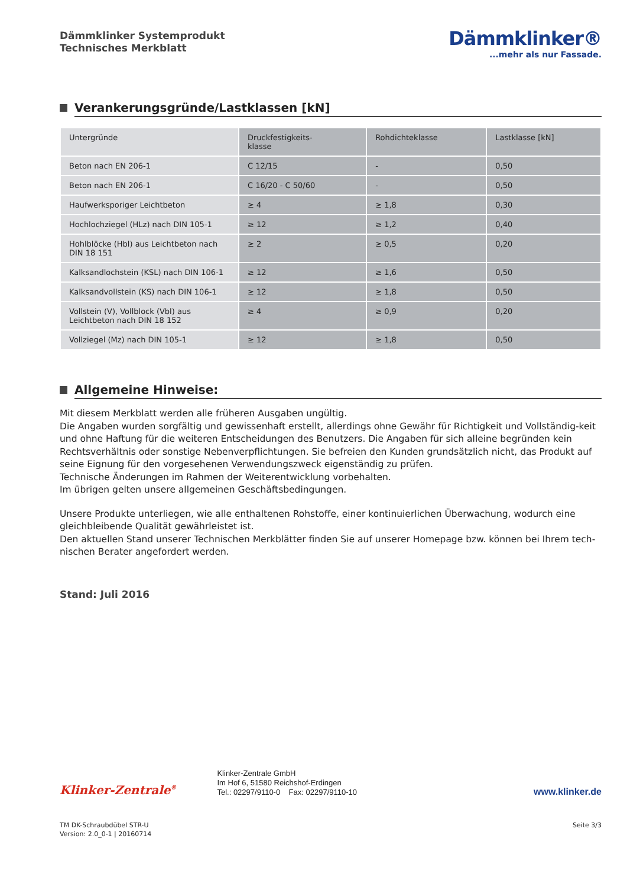Dämmklinker Systemprodukt
Technisches Merkblatt
Dämmklinker®
...mehr als nur Fassade.
Verankerungsgründe/Lastklassen [kN]
| Untergründe | Druckfestigkeits- klasse | Rohdichteklasse | Lastklasse [kN] |
| --- | --- | --- | --- |
| Beton nach EN 206-1 | C 12/15 | - | 0,50 |
| Beton nach EN 206-1 | C 16/20 - C 50/60 | - | 0,50 |
| Haufwerksporiger Leichtbeton | ≥ 4 | ≥ 1,8 | 0,30 |
| Hochlochziegel (HLz) nach DIN 105-1 | ≥ 12 | ≥ 1,2 | 0,40 |
| Hohlblöcke (Hbl) aus Leichtbeton nach DIN 18 151 | ≥ 2 | ≥ 0,5 | 0,20 |
| Kalksandlochstein (KSL) nach DIN 106-1 | ≥ 12 | ≥ 1,6 | 0,50 |
| Kalksandvollstein (KS) nach DIN 106-1 | ≥ 12 | ≥ 1,8 | 0,50 |
| Vollstein (V), Vollblock (Vbl) aus Leichtbeton nach DIN 18 152 | ≥ 4 | ≥ 0,9 | 0,20 |
| Vollziegel (Mz) nach DIN 105-1 | ≥ 12 | ≥ 1,8 | 0,50 |
Allgemeine Hinweise:
Mit diesem Merkblatt werden alle früheren Ausgaben ungültig.
Die Angaben wurden sorgfältig und gewissenhaft erstellt, allerdings ohne Gewähr für Richtigkeit und Vollständig-keit und ohne Haftung für die weiteren Entscheidungen des Benutzers. Die Angaben für sich alleine begründen kein Rechtsverhältnis oder sonstige Nebenverpflichtungen. Sie befreien den Kunden grundsätzlich nicht, das Produkt auf seine Eignung für den vorgesehenen Verwendungszweck eigenständig zu prüfen.
Technische Änderungen im Rahmen der Weiterentwicklung vorbehalten.
Im übrigen gelten unsere allgemeinen Geschäftsbedingungen.
Unsere Produkte unterliegen, wie alle enthaltenen Rohstoffe, einer kontinuierlichen Überwachung, wodurch eine gleichbleibende Qualität gewährleistet ist.
Den aktuellen Stand unserer Technischen Merkblätter finden Sie auf unserer Homepage bzw. können bei Ihrem tech-nischen Berater angefordert werden.
Stand: Juli 2016
Klinker-Zentrale<sup>®</sup>
Klinker-Zentrale GmbH
Im Hof 6, 51580 Reichshof-Erdingen
Tel.: 02297/9110-0 Fax: 02297/9110-10
www.klinker.de
TM DK-Schraubdübel STR-U
Version: 2.0_0-1 | 20160714
Seite 3/3